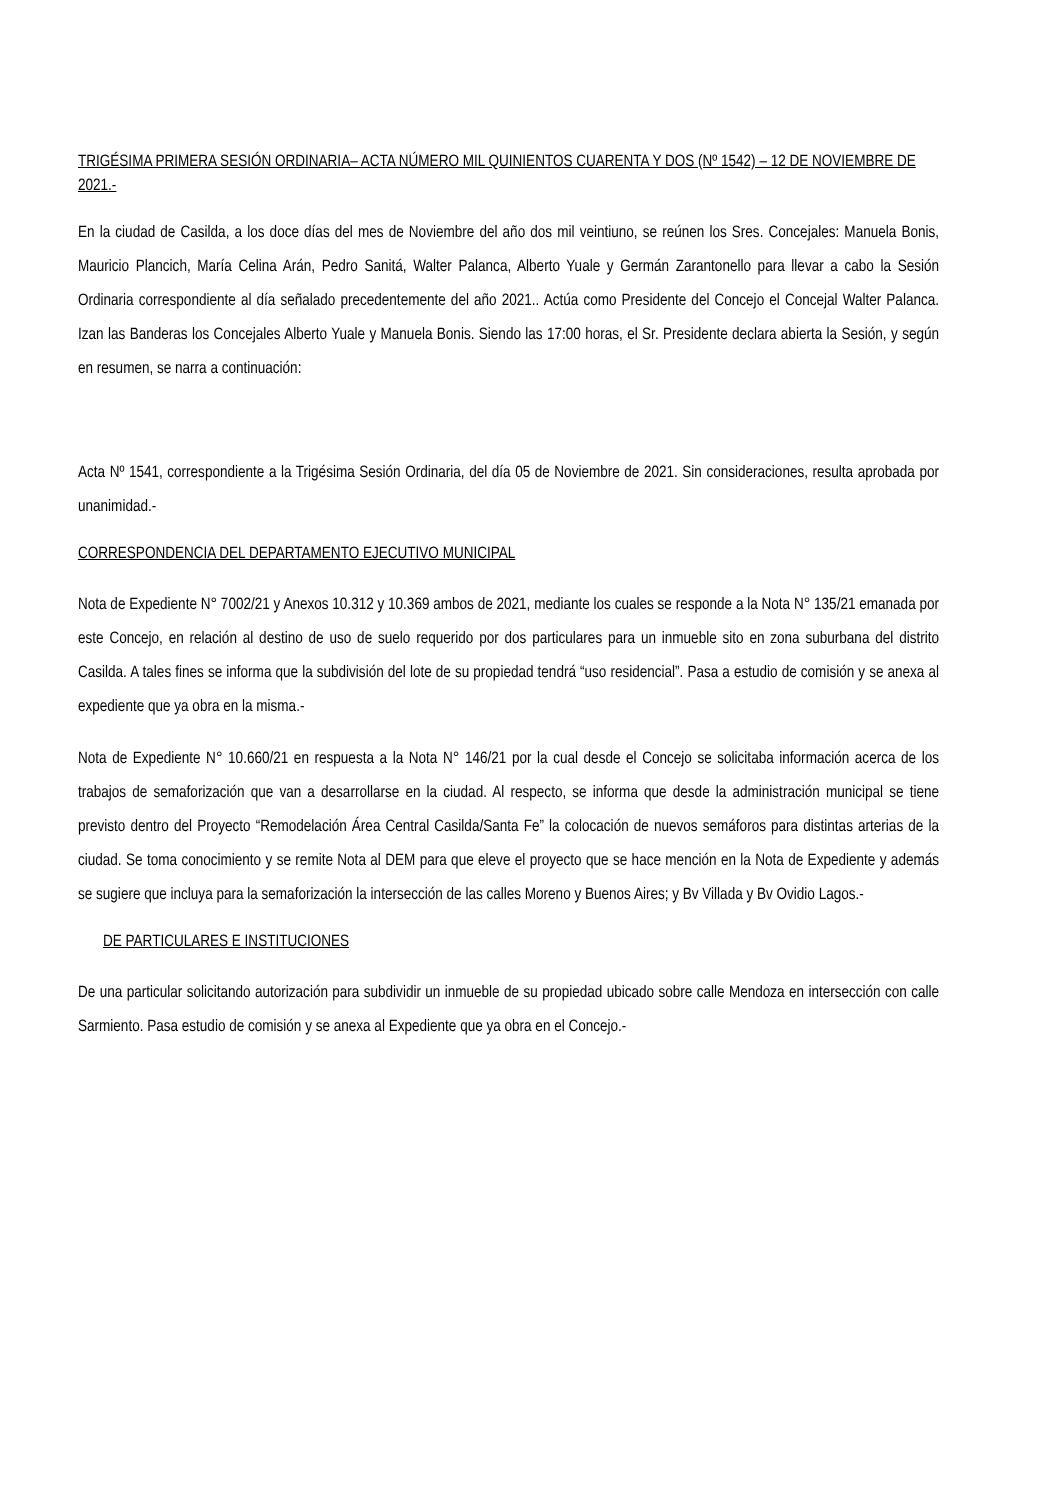TRIGÉSIMA PRIMERA SESIÓN ORDINARIA– ACTA NÚMERO MIL QUINIENTOS CUARENTA Y DOS (Nº 1542) – 12 DE NOVIEMBRE DE 2021.-
En la ciudad de Casilda, a los doce días del mes de Noviembre del año dos mil veintiuno, se reúnen los Sres. Concejales: Manuela Bonis, Mauricio Plancich, María Celina Arán, Pedro Sanitá, Walter Palanca, Alberto Yuale y Germán Zarantonello para llevar a cabo la Sesión Ordinaria correspondiente al día señalado precedentemente del año 2021.. Actúa como Presidente del Concejo el Concejal Walter Palanca. Izan las Banderas los Concejales Alberto Yuale y Manuela Bonis. Siendo las 17:00 horas, el Sr. Presidente declara abierta la Sesión, y según en resumen, se narra a continuación:
Acta Nº 1541, correspondiente a la Trigésima Sesión Ordinaria, del día 05 de Noviembre de 2021. Sin consideraciones, resulta aprobada por unanimidad.-
CORRESPONDENCIA DEL DEPARTAMENTO EJECUTIVO MUNICIPAL
Nota de Expediente N° 7002/21 y Anexos 10.312 y 10.369 ambos de 2021, mediante los cuales se responde a la Nota N° 135/21 emanada por este Concejo, en relación al destino de uso de suelo requerido por dos particulares para un inmueble sito en zona suburbana del distrito Casilda. A tales fines se informa que la subdivisión del lote de su propiedad tendrá “uso residencial”. Pasa a estudio de comisión y se anexa al expediente que ya obra en la misma.-
Nota de Expediente N° 10.660/21 en respuesta a la Nota N° 146/21 por la cual desde el Concejo se solicitaba información acerca de los trabajos de semaforización que van a desarrollarse en la ciudad. Al respecto, se informa que desde la administración municipal se tiene previsto dentro del Proyecto “Remodelación Área Central Casilda/Santa Fe” la colocación de nuevos semáforos para distintas arterias de la ciudad. Se toma conocimiento y se remite Nota al DEM para que eleve el proyecto que se hace mención en la Nota de Expediente y además se sugiere que incluya para la semaforización la intersección de las calles Moreno y Buenos Aires; y Bv Villada y Bv Ovidio Lagos.-
DE PARTICULARES E INSTITUCIONES
De una particular solicitando autorización para subdividir un inmueble de su propiedad ubicado sobre calle Mendoza en intersección con calle Sarmiento. Pasa estudio de comisión y se anexa al Expediente que ya obra en el Concejo.-